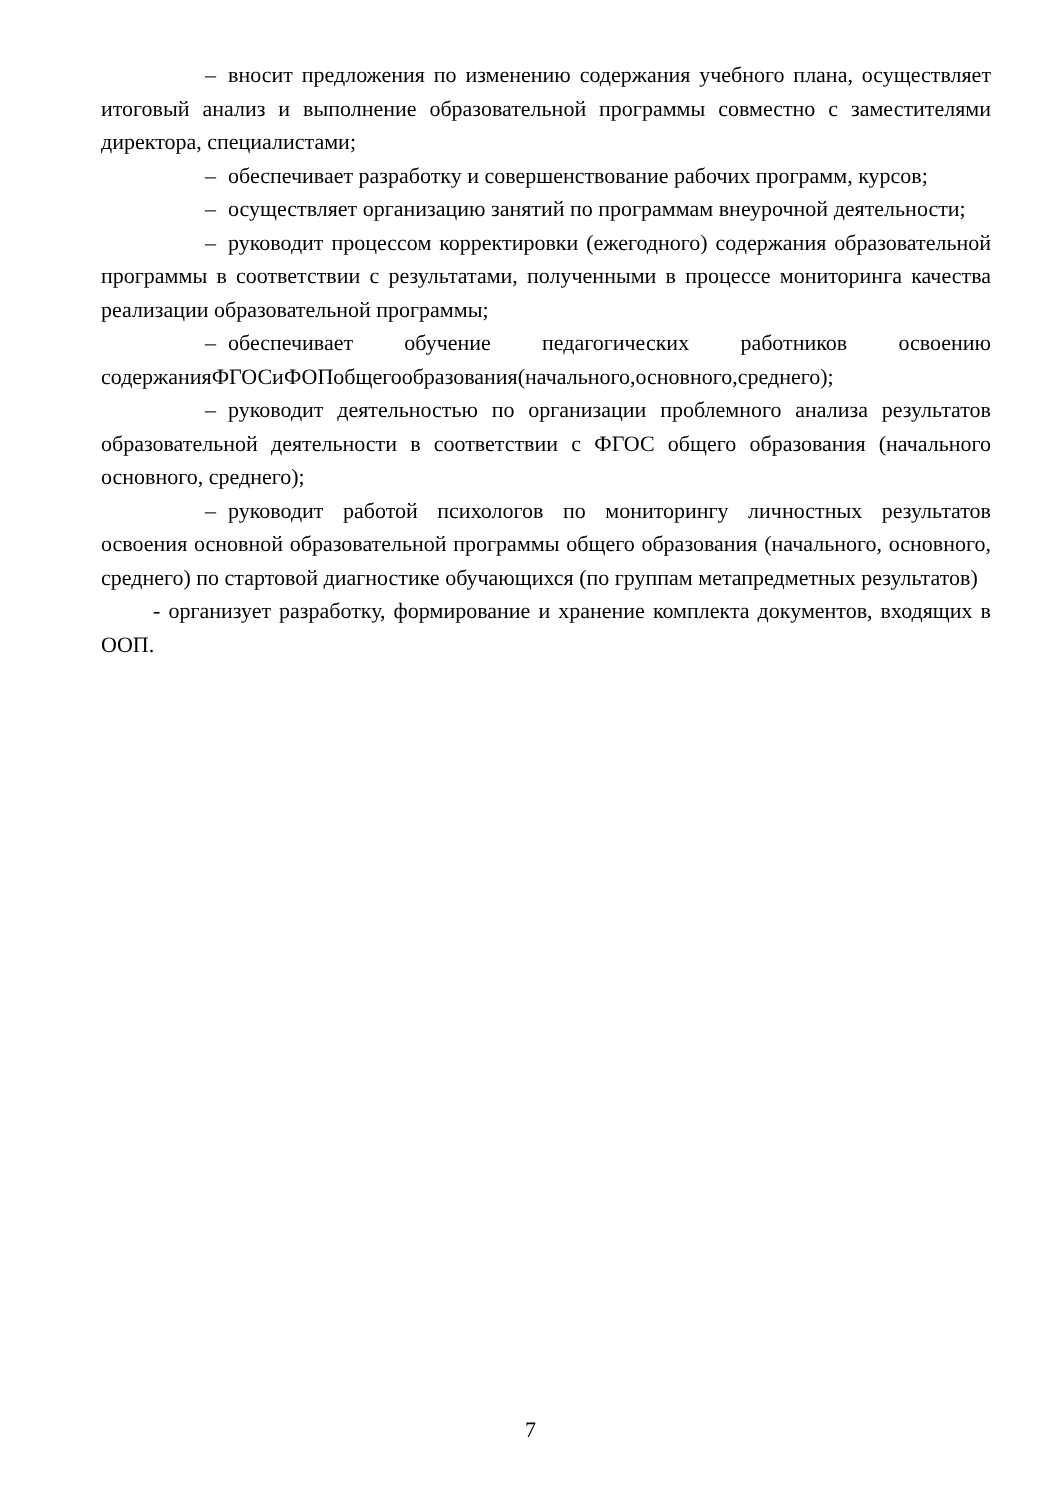– вносит предложения по изменению содержания учебного плана, осуществляет итоговый анализ и выполнение образовательной программы совместно с заместителями директора, специалистами;
– обеспечивает разработку и совершенствование рабочих программ, курсов;
– осуществляет организацию занятий по программам внеурочной деятельности;
– руководит процессом корректировки (ежегодного) содержания образовательной программы в соответствии с результатами, полученными в процессе мониторинга качества реализации образовательной программы;
– обеспечивает обучение педагогических работников освоению содержанияФГОСиФОПобщегообразования(начального,основного,среднего);
– руководит деятельностью по организации проблемного анализа результатов образовательной деятельности в соответствии с ФГОС общего образования (начального основного, среднего);
– руководит работой психологов по мониторингу личностных результатов освоения основной образовательной программы общего образования (начального, основного, среднего) по стартовой диагностике обучающихся (по группам метапредметных результатов)
- организует разработку, формирование и хранение комплекта документов, входящих в ООП.
7